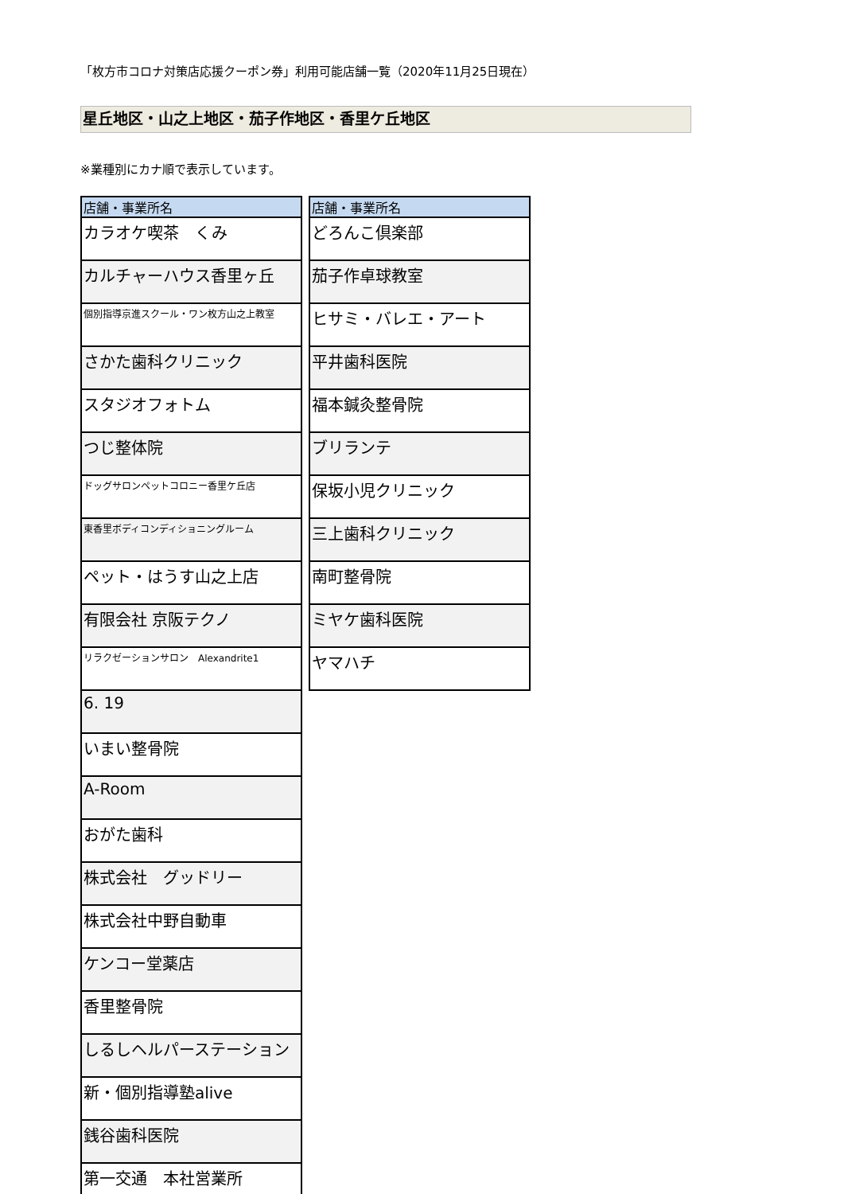「枚方市コロナ対策店応援クーポン券」利用可能店舗一覧（2020年11月25日現在）
星丘地区・山之上地区・茄子作地区・香里ケ丘地区
※業種別にカナ順で表示しています。
| 店舗・事業所名 |
| --- |
| カラオケ喫茶 くみ |
| カルチャーハウス香里ヶ丘 |
| 個別指導京進スクール・ワン枚方山之上教室 |
| さかた歯科クリニック |
| スタジオフォトム |
| つじ整体院 |
| ドッグサロンペットコロニー香里ケ丘店 |
| 東香里ボディコンディショニングルーム |
| ペット・はうす山之上店 |
| 有限会社 京阪テクノ |
| リラクゼーションサロン Alexandrite1 |
| 6. 19 |
| いまい整骨院 |
| A-Room |
| おがた歯科 |
| 株式会社 グッドリー |
| 株式会社中野自動車 |
| ケンコー堂薬店 |
| 香里整骨院 |
| しるしヘルパーステーション |
| 新・個別指導塾alive |
| 銭谷歯科医院 |
| 第一交通 本社営業所 |
| 店舗・事業所名 |
| --- |
| どろんこ倶楽部 |
| 茄子作卓球教室 |
| ヒサミ・バレエ・アート |
| 平井歯科医院 |
| 福本鍼灸整骨院 |
| ブリランテ |
| 保坂小児クリニック |
| 三上歯科クリニック |
| 南町整骨院 |
| ミヤケ歯科医院 |
| ヤマハチ |